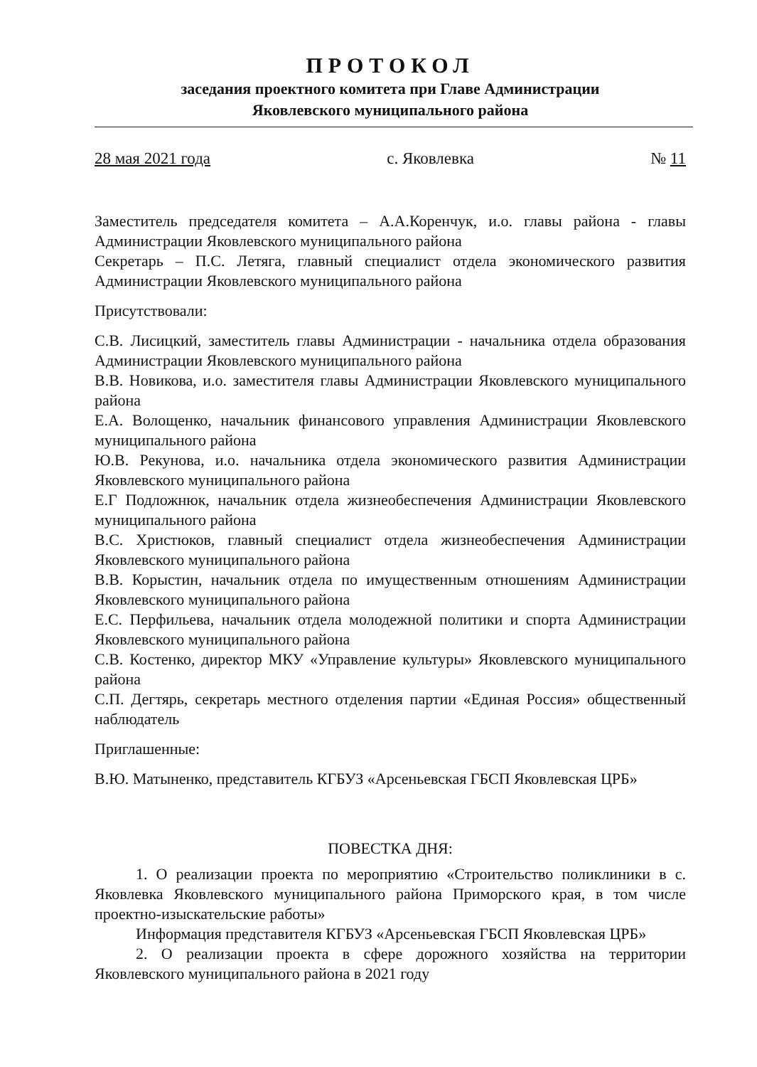ПРОТОКОЛ
заседания проектного комитета при Главе Администрации
Яковлевского муниципального района
28 мая 2021 года с. Яковлевка № 11
Заместитель председателя комитета – А.А.Коренчук, и.о. главы района - главы Администрации Яковлевского муниципального района
Секретарь – П.С. Летяга, главный специалист отдела экономического развития Администрации Яковлевского муниципального района
Присутствовали:
С.В. Лисицкий, заместитель главы Администрации - начальника отдела образования Администрации Яковлевского муниципального района
В.В. Новикова, и.о. заместителя главы Администрации Яковлевского муниципального района
Е.А. Волощенко, начальник финансового управления Администрации Яковлевского муниципального района
Ю.В. Рекунова, и.о. начальника отдела экономического развития Администрации Яковлевского муниципального района
Е.Г Подложнюк, начальник отдела жизнеобеспечения Администрации Яковлевского муниципального района
В.С. Христюков, главный специалист отдела жизнеобеспечения Администрации Яковлевского муниципального района
В.В. Корыстин, начальник отдела по имущественным отношениям Администрации Яковлевского муниципального района
Е.С. Перфильева, начальник отдела молодежной политики и спорта Администрации Яковлевского муниципального района
С.В. Костенко, директор МКУ «Управление культуры» Яковлевского муниципального района
С.П. Дегтярь, секретарь местного отделения партии «Единая Россия» общественный наблюдатель
Приглашенные:
В.Ю. Матыненко, представитель КГБУЗ «Арсеньевская ГБСП Яковлевская ЦРБ»
ПОВЕСТКА ДНЯ:
1. О реализации проекта по мероприятию «Строительство поликлиники в с. Яковлевка Яковлевского муниципального района Приморского края, в том числе проектно-изыскательские работы»
Информация представителя КГБУЗ «Арсеньевская ГБСП Яковлевская ЦРБ»
2. О реализации проекта в сфере дорожного хозяйства на территории Яковлевского муниципального района в 2021 году